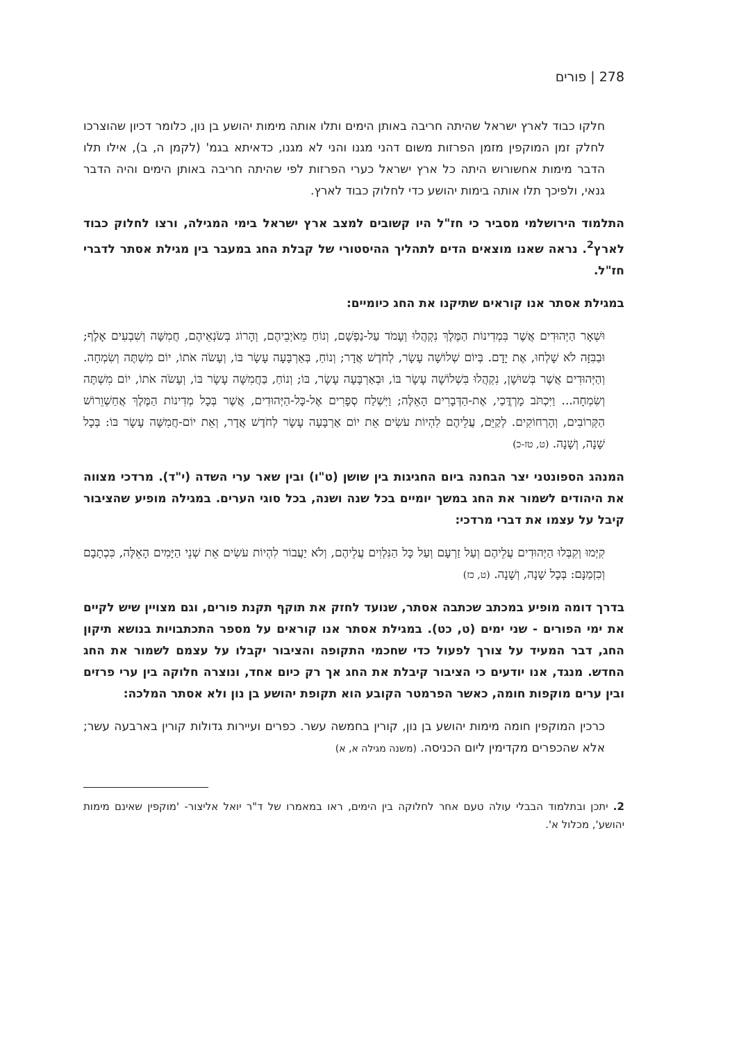278 | פורים
חלקו כבוד לארץ ישראל שהיתה חריבה באותן הימים ותלו אותה מימות יהושע בן נון, כלומר דכיון שהוצרכו לחלק זמן המוקפין מזמן הפרזות משום דהני מגנו והני לא מגנו, כדאיתא בגמ' (לקמן ה, ב), אילו תלו הדבר מימות אחשורוש היתה כל ארץ ישראל כערי הפרזות לפי שהיתה חריבה באותן הימים והיה הדבר גנאי, ולפיכך תלו אותה בימות יהושע כדי לחלוק כבוד לארץ.
התלמוד הירושלמי מסביר כי חז"ל היו קשובים למצב ארץ ישראל בימי המגילה, ורצו לחלוק כבוד לארץ<sup>2</sup>. נראה שאנו מוצאים הדים לתהליך ההיסטורי של קבלת החג במעבר בין מגילת אסתר לדברי חז"ל.
במגילת אסתר אנו קוראים שתיקנו את החג כיומיים:
וּשְׁאָר הַיְּהוּדִים אֲשֶׁר בִּמְדִינוֹת הַמֶּלֶךְ נִקְהֲלוּ וְעָמֹד עַל-נַפְשָׁם, וְנוֹחַ מֵאֹיְבֵיהֶם, וְהָרוֹג בְּשֹׂנְאֵיהֶם, חֲמִשָּׁה וְשִׁבְעִים אָלֶף; וּבַבִּזָּה לֹא שָׁלְחוּ, אֶת יָדָם. בְּיוֹם שְׁלוֹשָׁה עָשָׂר, לְחֹדֶשׁ אֲדָר; וְנוֹחַ, בְּאַרְבָּעָה עָשָׂר בּוֹ, וְעָשֹׂה אֹתוֹ, יוֹם מִשְׁתֶּה וְשִׂמְחָה. וְהַיְּהוּדִים אֲשֶׁר בְּשׁוּשָׁן, נִקְהֲלוּ בִּשְׁלוֹשָׁה עָשָׂר בּוֹ, וּבְאַרְבָּעָה עָשָׂר, בּוֹ; וְנוֹחַ, בַּחֲמִשָּׁה עָשָׂר בּוֹ, וְעָשֹׂה אֹתוֹ, יוֹם מִשְׁתֶּה וְשִׂמְחָה... וַיִּכְתֹּב מָרְדֳּכַי, אֶת-הַדְּבָרִים הָאֵלֶּה; וַיִּשְׁלַח סְפָרִים אֶל-כָּל-הַיְּהוּדִים, אֲשֶׁר בְּכָל מְדִינוֹת הַמֶּלֶךְ אֲחַשְׁוֵרוֹשׁ הַקְּרוֹבִים, וְהָרְחוֹקִים. לְקַיֵּם, עֲלֵיהֶם לִהְיוֹת עֹשִׂים אֵת יוֹם אַרְבָּעָה עָשָׂר לְחֹדֶשׁ אֲדָר, וְאֵת יוֹם-חֲמִשָּׁה עָשָׂר בּוֹ: בְּכָל שָׁנָה, וְשָׁנָה. (ט, טז-כ)
המנהג הספונטני יצר הבחנה ביום החגיגות בין שושן (ט"ו) ובין שאר ערי השדה (י"ד). מרדכי מצווה את היהודים לשמור את החג במשך יומיים בכל שנה ושנה, בכל סוגי הערים. במגילה מופיע שהציבור קיבל על עצמו את דברי מרדכי:
קִיְּמוּ וְקִבְּלוּ הַיְּהוּדִים עֲלֵיהֶם וְעַל זַרְעָם וְעַל כָּל הַנִּלְוִים עֲלֵיהֶם, וְלֹא יַעֲבוֹר לִהְיוֹת עֹשִׂים אֵת שְׁנֵי הַיָּמִים הָאֵלֶּה, כִּכְתָבָם וְכִזְמַנָּם: בְּכָל שָׁנָה, וְשָׁנָה. (ט, כז)
בדרך דומה מופיע במכתב שכתבה אסתר, שנועד לחזק את תוקף תקנת פורים, וגם מצויין שיש לקיים את ימי הפורים - שני ימים (ט, כט). במגילת אסתר אנו קוראים על מספר התכתבויות בנושא תיקון החג, דבר המעיד על צורך לפעול כדי שחכמי התקופה והציבור יקבלו על עצמם לשמור את החג החדש. מנגד, אנו יודעים כי הציבור קיבלת את החג אך רק כיום אחד, ונוצרה חלוקה בין ערי פרזים ובין ערים מוקפות חומה, כאשר הפרמטר הקובע הוא תקופת יהושע בן נון ולא אסתר המלכה:
כרכין המוקפין חומה מימות יהושע בן נון, קורין בחמשה עשר. כפרים ועיירות גדולות קורין בארבעה עשר; אלא שהכפרים מקדימין ליום הכניסה. (משנה מגילה א, א)
2. יתכן ובתלמוד הבבלי עולה טעם אחר לחלוקה בין הימים, ראו במאמרו של ד"ר יואל אליצור- 'מוקפין שאינם מימות יהושע', מכלול א'.